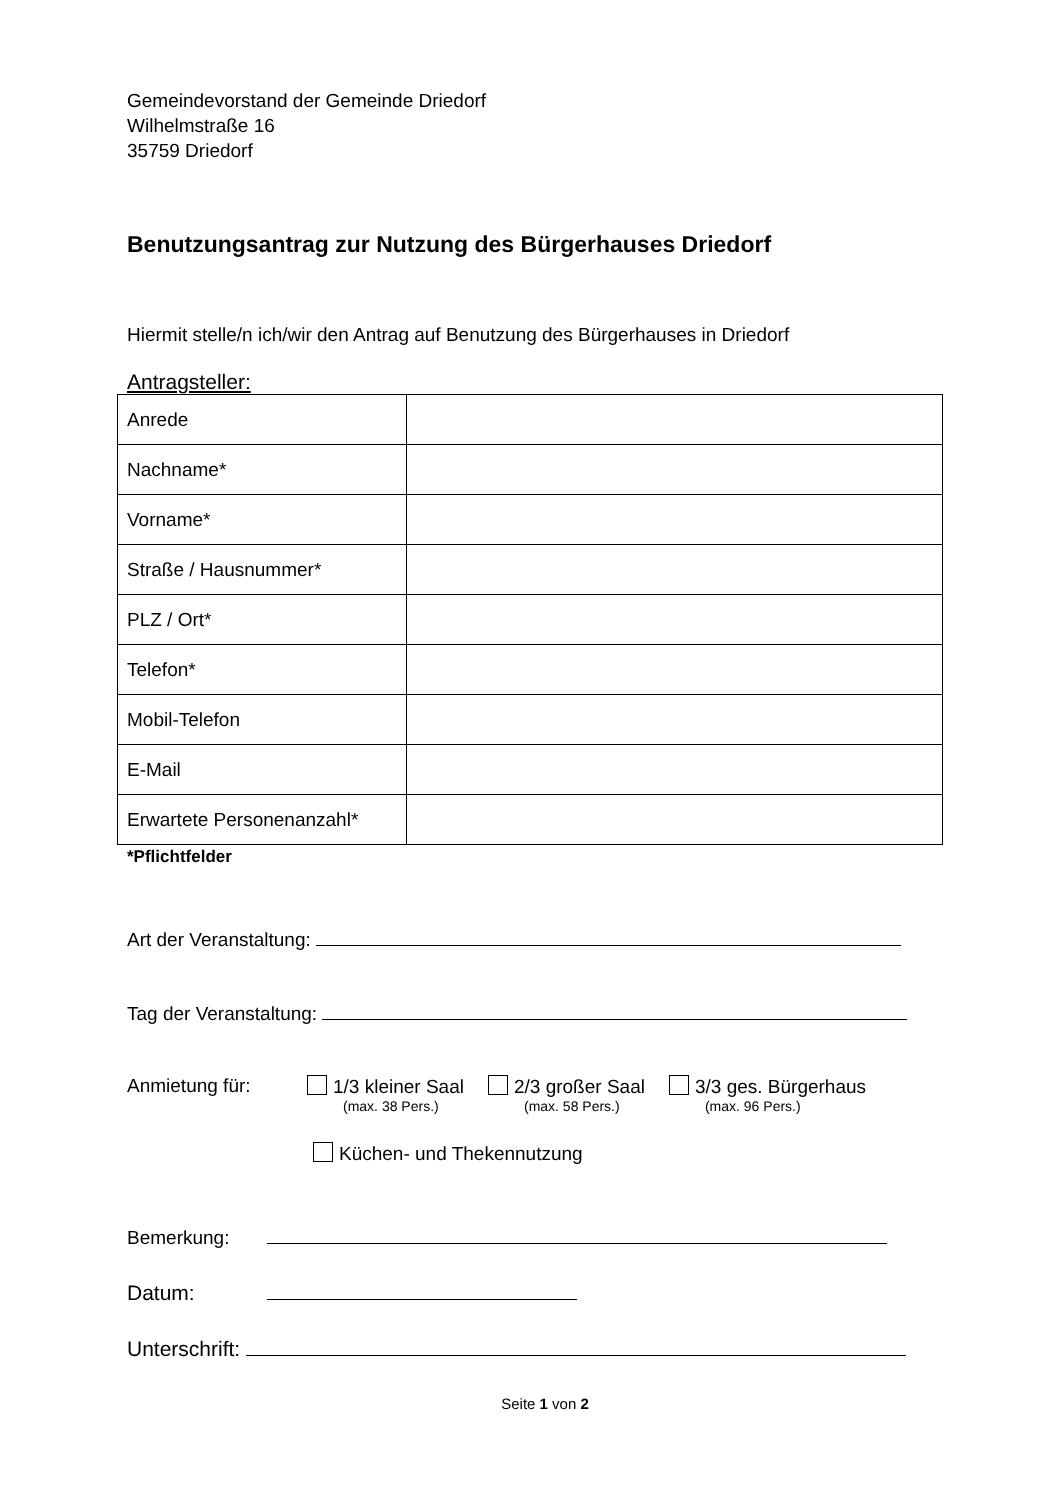Gemeindevorstand der Gemeinde Driedorf
Wilhelmstraße 16
35759 Driedorf
Benutzungsantrag zur Nutzung des Bürgerhauses Driedorf
Hiermit stelle/n ich/wir den Antrag auf Benutzung des Bürgerhauses in Driedorf
Antragsteller:
| Anrede | |
| Nachname* | |
| Vorname* | |
| Straße / Hausnummer* | |
| PLZ / Ort* | |
| Telefon* | |
| Mobil-Telefon | |
| E-Mail | |
| Erwartete Personenanzahl* | |
*Pflichtfelder
Art der Veranstaltung:
Tag der Veranstaltung:
Anmietung für: 1/3 kleiner Saal
(max. 38 Pers.)
2/3 großer Saal
(max. 58 Pers.)
3/3 ges. Bürgerhaus
(max. 96 Pers.)
Küchen- und Thekennutzung
Bemerkung:
Datum:
Unterschrift:
Seite 1 von 2